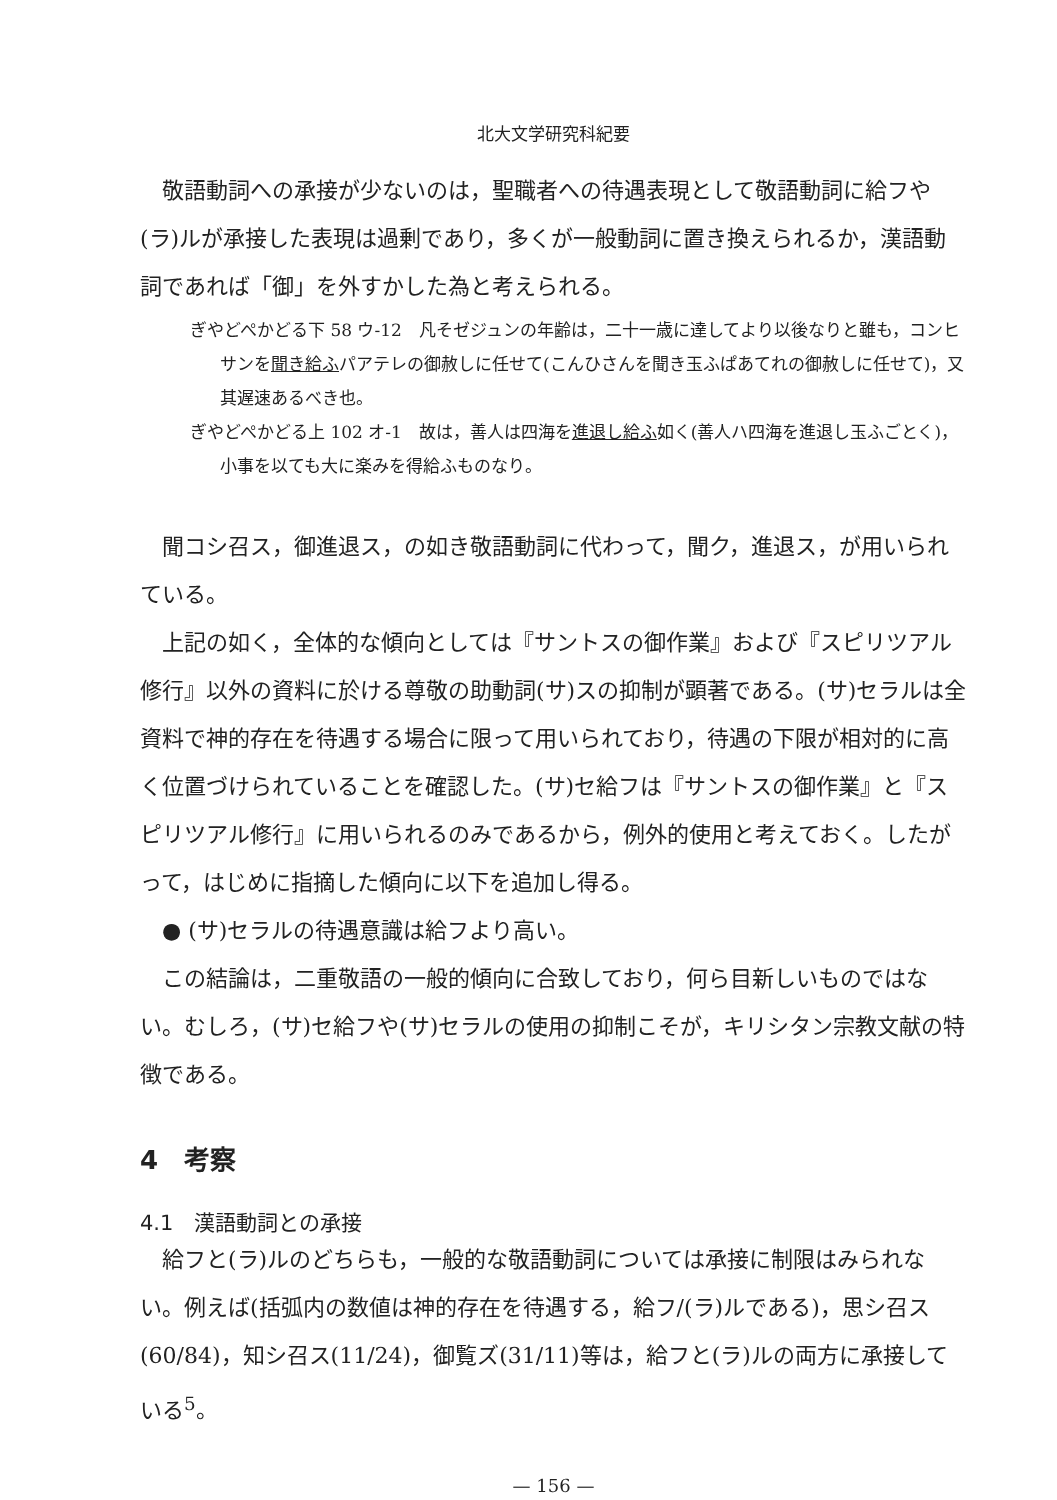北大文学研究科紀要
敬語動詞への承接が少ないのは，聖職者への待遇表現として敬語動詞に給フや(ラ)ルが承接した表現は過剰であり，多くが一般動詞に置き換えられるか，漢語動詞であれば「御」を外すかした為と考えられる。
ぎやどぺかどる下 58 ウ-12　凡そゼジュンの年齢は，二十一歳に達してより以後なりと雖も，コンヒサンを聞き給ふパアテレの御赦しに任せて(こんひさんを聞き玉ふぱあてれの御赦しに任せて)，又其遅速あるべき也。
ぎやどぺかどる上 102 オ-1　故は，善人は四海を進退し給ふ如く(善人ハ四海を進退し玉ふごとく)，小事を以ても大に楽みを得給ふものなり。
聞コシ召ス，御進退ス，の如き敬語動詞に代わって，聞ク，進退ス，が用いられている。
上記の如く，全体的な傾向としては『サントスの御作業』および『スピリツアル修行』以外の資料に於ける尊敬の助動詞(サ)スの抑制が顕著である。(サ)セラルは全資料で神的存在を待遇する場合に限って用いられており，待遇の下限が相対的に高く位置づけられていることを確認した。(サ)セ給フは『サントスの御作業』と『スピリツアル修行』に用いられるのみであるから，例外的使用と考えておく。したがって，はじめに指摘した傾向に以下を追加し得る。
● (サ)セラルの待遇意識は給フより高い。
この結論は，二重敬語の一般的傾向に合致しており，何ら目新しいものではない。むしろ，(サ)セ給フや(サ)セラルの使用の抑制こそが，キリシタン宗教文献の特徴である。
4　考察
4.1　漢語動詞との承接
給フと(ラ)ルのどちらも，一般的な敬語動詞については承接に制限はみられない。例えば(括弧内の数値は神的存在を待遇する，給フ/(ラ)ルである)，思シ召ス(60/84)，知シ召ス(11/24)，御覧ズ(31/11)等は，給フと(ラ)ルの両方に承接している<sup>5</sup>。
— 156 —